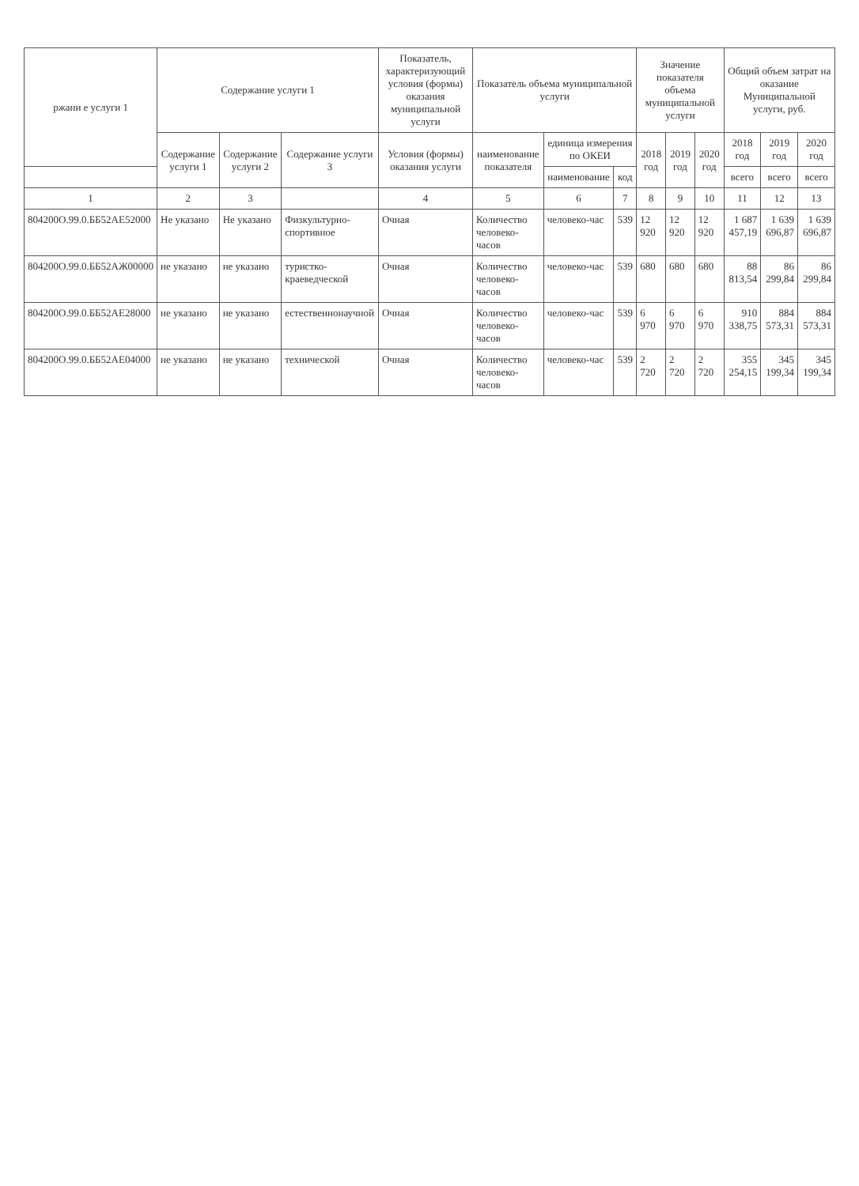| ржани е услуги 1 | Содержание услуги 1 | | | Показатель, характеризующий условия (формы) оказания муниципальной услуги | Показатель объема муниципальной услуги | | | Значение показателя объема муниципальной услуги | | | Общий объем затрат на оказание Муниципальной услуги, руб. | | |
| --- | --- | --- | --- | --- | --- | --- | --- | --- | --- | --- | --- | --- | --- |
| | Содержание услуги 1 | Содержание услуги 2 | Содержание услуги 3 | Условия (формы) оказания услуги | наименование показателя | единица измерения по ОКЕИ | | 2018 год | 2019 год | 2020 год | 2018 год | 2019 год | 2020 год |
| | | | | | | наименование | код | | | | всего | всего | всего |
| 1 | 2 | 3 | | 4 | 5 | 6 | 7 | 8 | 9 | 10 | 11 | 12 | 13 |
| 804200О.99.0.ББ52АЕ52000 | Не указано | Не указано | Физкультурно-спортивное | Очная | Количество человеко-часов | человеко-час | 539 | 12 920 | 12 920 | 12 920 | 1 687 457,19 | 1 639 696,87 | 1 639 696,87 |
| 804200О.99.0.ББ52АЖ00000 | не указано | не указано | туристко-краеведческой | Очная | Количество человеко-часов | человеко-час | 539 | 680 | 680 | 680 | 88 813,54 | 86 299,84 | 86 299,84 |
| 804200О.99.0.ББ52АЕ28000 | не указано | не указано | естественнонаучной | Очная | Количество человеко-часов | человеко-час | 539 | 6 970 | 6 970 | 6 970 | 910 338,75 | 884 573,31 | 884 573,31 |
| 804200О.99.0.ББ52АЕ04000 | не указано | не указано | технической | Очная | Количество человеко-часов | человеко-час | 539 | 2 720 | 2 720 | 2 720 | 355 254,15 | 345 199,34 | 345 199,34 |